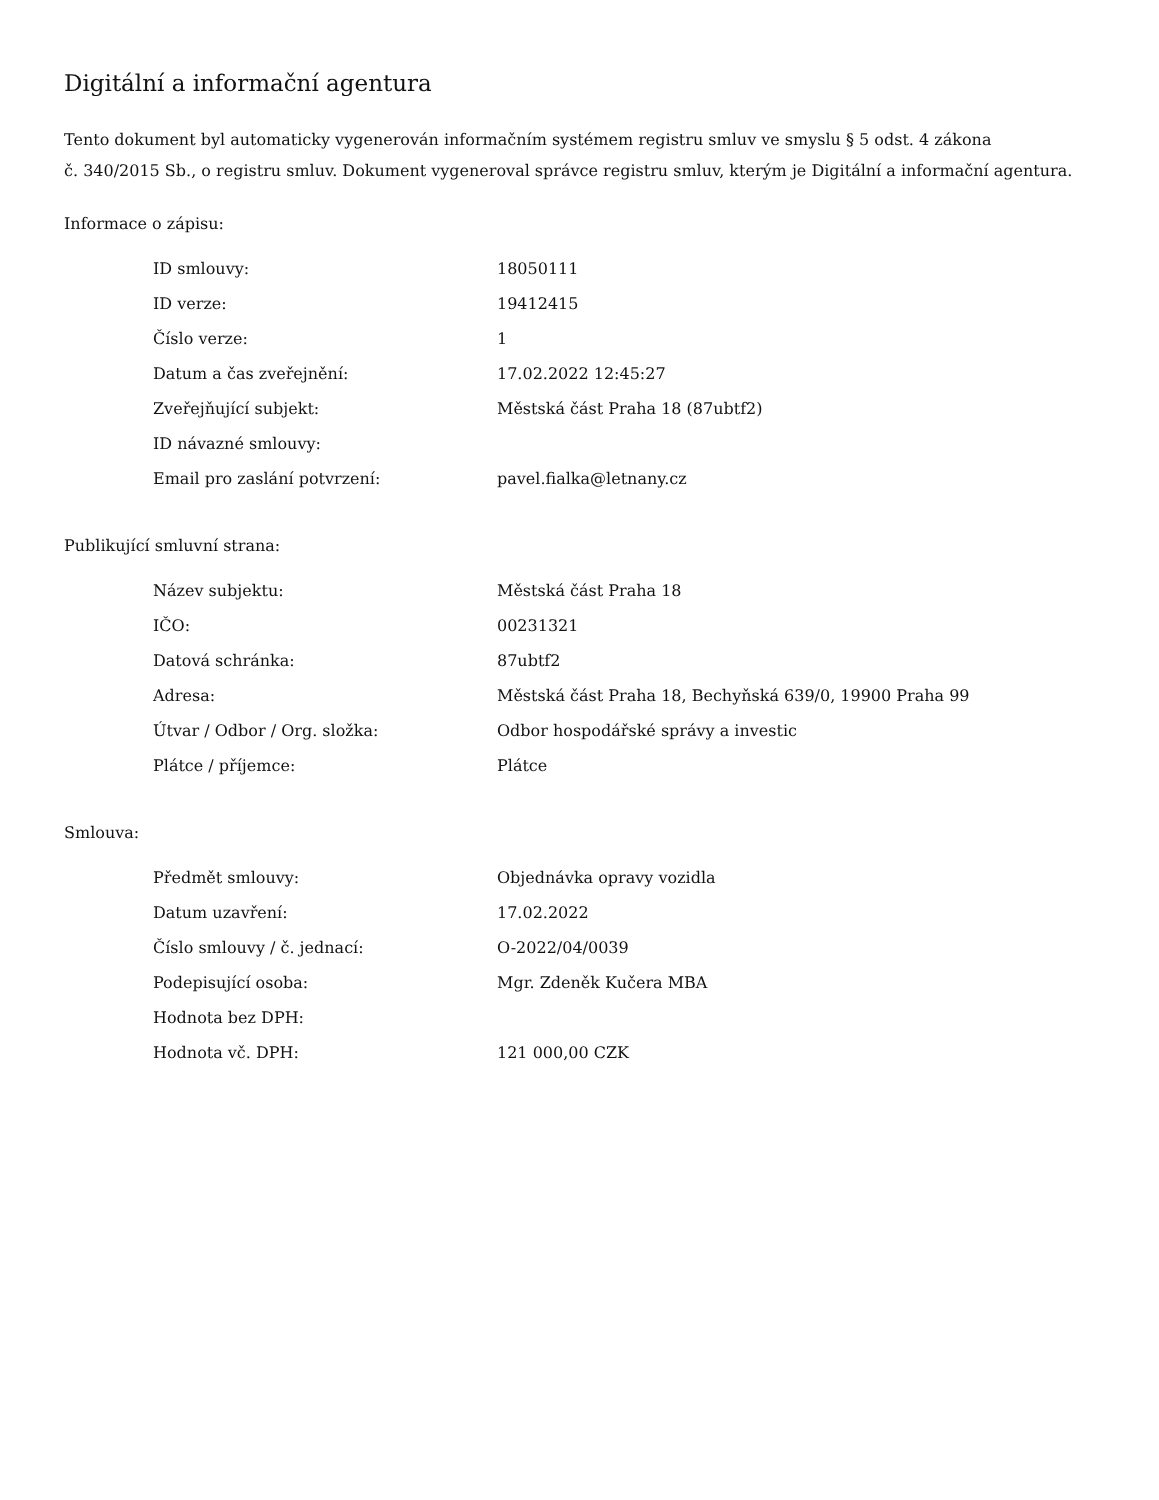Digitální a informační agentura
Tento dokument byl automaticky vygenerován informačním systémem registru smluv ve smyslu § 5 odst. 4 zákona
č. 340/2015 Sb., o registru smluv. Dokument vygeneroval správce registru smluv, kterým je Digitální a informační agentura.
Informace o zápisu:
| ID smlouvy: | 18050111 |
| ID verze: | 19412415 |
| Číslo verze: | 1 |
| Datum a čas zveřejnění: | 17.02.2022 12:45:27 |
| Zveřejňující subjekt: | Městská část Praha 18 (87ubtf2) |
| ID návazné smlouvy: | |
| Email pro zaslání potvrzení: | pavel.fialka@letnany.cz |
Publikující smluvní strana:
| Název subjektu: | Městská část Praha 18 |
| IČO: | 00231321 |
| Datová schránka: | 87ubtf2 |
| Adresa: | Městská část Praha 18, Bechyňská 639/0, 19900 Praha 99 |
| Útvar / Odbor / Org. složka: | Odbor hospodářské správy a investic |
| Plátce / příjemce: | Plátce |
Smlouva:
| Předmět smlouvy: | Objednávka opravy vozidla |
| Datum uzavření: | 17.02.2022 |
| Číslo smlouvy / č. jednací: | O-2022/04/0039 |
| Podepisující osoba: | Mgr. Zdeněk Kučera MBA |
| Hodnota bez DPH: | |
| Hodnota vč. DPH: | 121 000,00 CZK |